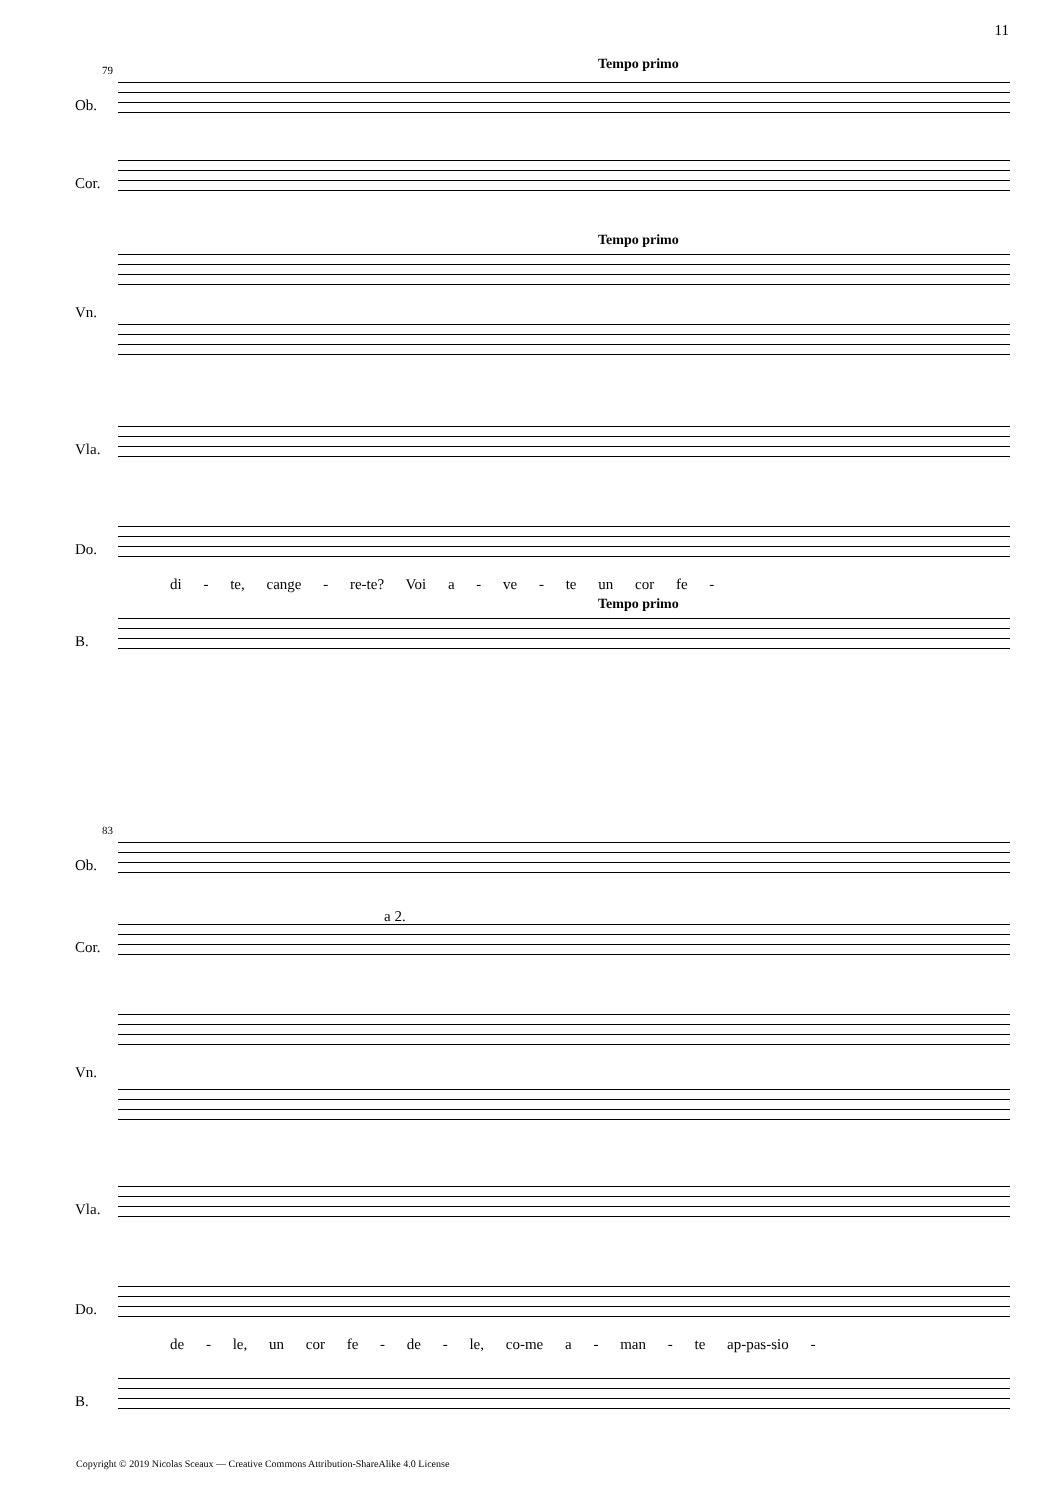11
79 Tempo primo
Ob.
Cor.
Tempo primo
Vn.
Vla.
Do.
di - te, cange - re-te? Voi a - ve - te un cor fe -
Tempo primo
B.
83
Ob.
a 2.
Cor.
Vn.
Vla.
Do.
de - le, un cor fe - de - le, co-me a - man - te ap-pas-sio -
B.
Copyright © 2019 Nicolas Sceaux — Creative Commons Attribution-ShareAlike 4.0 License